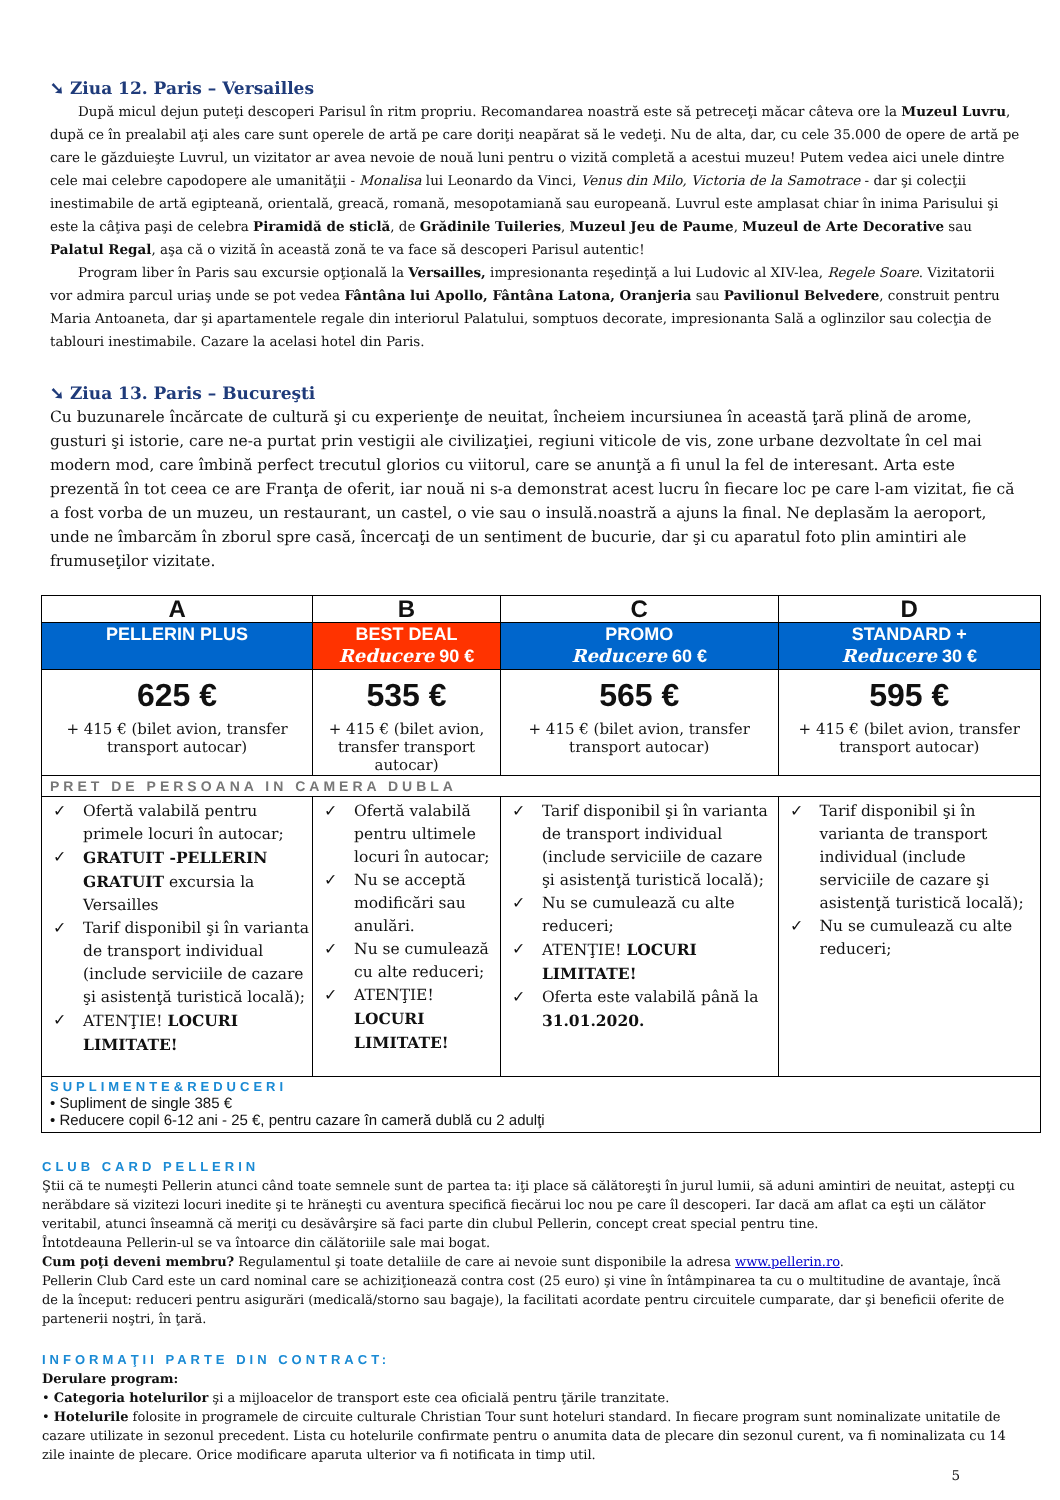➘ Ziua 12. Paris – Versailles
După micul dejun puteţi descoperi Parisul în ritm propriu. Recomandarea noastră este să petreceţi măcar câteva ore la Muzeul Luvru, după ce în prealabil aţi ales care sunt operele de artă pe care doriţi neapărat să le vedeţi. Nu de alta, dar, cu cele 35.000 de opere de artă pe care le găzduieşte Luvrul, un vizitator ar avea nevoie de nouă luni pentru o vizită completă a acestui muzeu! Putem vedea aici unele dintre cele mai celebre capodopere ale umanităţii - Monalisa lui Leonardo da Vinci, Venus din Milo, Victoria de la Samotrace - dar şi colecţii inestimabile de artă egipteană, orientală, greacă, romană, mesopotamiană sau europeană. Luvrul este amplasat chiar în inima Parisului şi este la câţiva paşi de celebra Piramidă de sticlă, de Grădinile Tuileries, Muzeul Jeu de Paume, Muzeul de Arte Decorative sau Palatul Regal, aşa că o vizită în această zonă te va face să descoperi Parisul autentic!
Program liber în Paris sau excursie opţională la Versailles, impresionanta reşedinţă a lui Ludovic al XIV-lea, Regele Soare. Vizitatorii vor admira parcul uriaş unde se pot vedea Fântâna lui Apollo, Fântâna Latona, Oranjeria sau Pavilionul Belvedere, construit pentru Maria Antoaneta, dar şi apartamentele regale din interiorul Palatului, somptuos decorate, impresionanta Sală a oglinzilor sau colecţia de tablouri inestimabile. Cazare la acelasi hotel din Paris.
➘ Ziua 13. Paris – Bucureşti
Cu buzunarele încărcate de cultură şi cu experienţe de neuitat, încheiem incursiunea în această ţară plină de arome, gusturi şi istorie, care ne-a purtat prin vestigii ale civilizaţiei, regiuni viticole de vis, zone urbane dezvoltate în cel mai modern mod, care îmbină perfect trecutul glorios cu viitorul, care se anunţă a fi unul la fel de interesant. Arta este prezentă în tot ceea ce are Franţa de oferit, iar nouă ni s-a demonstrat acest lucru în fiecare loc pe care l-am vizitat, fie că a fost vorba de un muzeu, un restaurant, un castel, o vie sau o insulă.noastră a ajuns la final. Ne deplasăm la aeroport, unde ne îmbarcăm în zborul spre casă, încercaţi de un sentiment de bucurie, dar şi cu aparatul foto plin amintiri ale frumuseţilor vizitate.
| A | B | C | D |
| --- | --- | --- | --- |
| PELLERIN PLUS | BEST DEAL Reducere 90 € | PROMO Reducere 60 € | STANDARD + Reducere 30 € |
| 625 € + 415 € (bilet avion, transfer transport autocar) | 535 € + 415 € (bilet avion, transfer transport autocar) | 565 € + 415 € (bilet avion, transfer transport autocar) | 595 € + 415 € (bilet avion, transfer transport autocar) |
| PRET DE PERSOANA IN CAMERA DUBLA | | | |
| ✓ Ofertă valabilă pentru primele locuri în autocar; ✓ GRATUIT -PELLERIN GRATUIT excursia la Versailles ✓ Tarif disponibil şi în varianta de transport individual (include serviciile de cazare şi asistenţă turistică locală); ✓ ATENŢIE! LOCURI LIMITATE! | ✓ Ofertă valabilă pentru ultimele locuri în autocar; ✓ Nu se acceptă modificări sau anulări. ✓ Nu se cumulează cu alte reduceri; ✓ ATENŢIE! LOCURI LIMITATE! | ✓ Tarif disponibil şi în varianta de transport individual (include serviciile de cazare şi asistenţă turistică locală); ✓ Nu se cumulează cu alte reduceri; ✓ ATENŢIE! LOCURI LIMITATE! ✓ Oferta este valabilă până la 31.01.2020. | ✓ Tarif disponibil şi în varianta de transport individual (include serviciile de cazare şi asistenţă turistică locală); ✓ Nu se cumulează cu alte reduceri; |
| SUPLIMENTE&REDUCERI • Supliment de single 385 € • Reducere copil 6-12 ani - 25 €, pentru cazare în cameră dublă cu 2 adulţi | | | |
CLUB CARD PELLERIN
Ştii că te numeşti Pellerin atunci când toate semnele sunt de partea ta: iţi place să călătoreşti în jurul lumii, să aduni amintiri de neuitat, astepţi cu nerăbdare să vizitezi locuri inedite şi te hrăneşti cu aventura specifică fiecărui loc nou pe care îl descoperi. Iar dacă am aflat ca eşti un călător veritabil, atunci înseamnă că meriţi cu desăvârşire să faci parte din clubul Pellerin, concept creat special pentru tine.
Întotdeauna Pellerin-ul se va întoarce din călătoriile sale mai bogat.
Cum poţi deveni membru? Regulamentul şi toate detaliile de care ai nevoie sunt disponibile la adresa www.pellerin.ro.
Pellerin Club Card este un card nominal care se achiziţionează contra cost (25 euro) şi vine în întâmpinarea ta cu o multitudine de avantaje, încă de la început: reduceri pentru asigurări (medicală/storno sau bagaje), la facilitati acordate pentru circuitele cumparate, dar şi beneficii oferite de partenerii noştri, în ţară.
INFORMAŢII PARTE DIN CONTRACT:
Derulare program:
• Categoria hotelurilor şi a mijloacelor de transport este cea oficială pentru ţările tranzitate.
• Hotelurile folosite in programele de circuite culturale Christian Tour sunt hoteluri standard. In fiecare program sunt nominalizate unitatile de cazare utilizate in sezonul precedent. Lista cu hotelurile confirmate pentru o anumita data de plecare din sezonul curent, va fi nominalizata cu 14 zile inainte de plecare. Orice modificare aparuta ulterior va fi notificata in timp util.
5